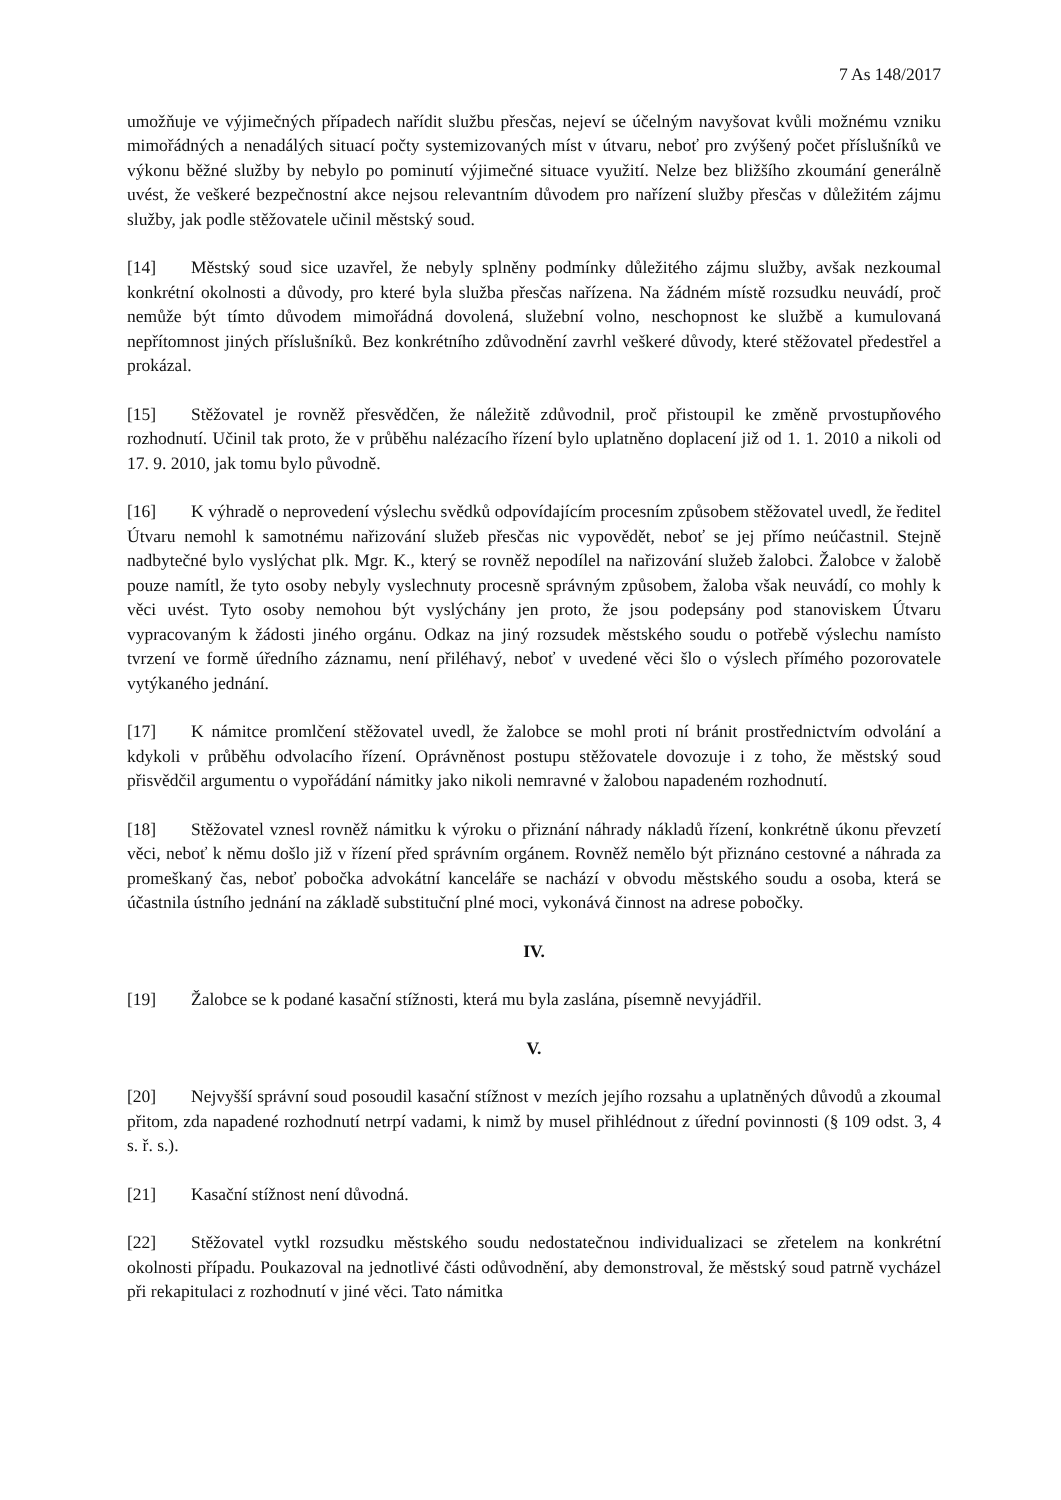7 As 148/2017
umožňuje ve výjimečných případech nařídit službu přesčas, nejeví se účelným navyšovat kvůli možnému vzniku mimořádných a nenadálých situací počty systemizovaných míst v útvaru, neboť pro zvýšený počet příslušníků ve výkonu běžné služby by nebylo po pominutí výjimečné situace využití. Nelze bez bližšího zkoumání generálně uvést, že veškeré bezpečnostní akce nejsou relevantním důvodem pro nařízení služby přesčas v důležitém zájmu služby, jak podle stěžovatele učinil městský soud.
[14] Městský soud sice uzavřel, že nebyly splněny podmínky důležitého zájmu služby, avšak nezkoumal konkrétní okolnosti a důvody, pro které byla služba přesčas nařízena. Na žádném místě rozsudku neuvádí, proč nemůže být tímto důvodem mimořádná dovolená, služební volno, neschopnost ke službě a kumulovaná nepřítomnost jiných příslušníků. Bez konkrétního zdůvodnění zavrhl veškeré důvody, které stěžovatel předestřel a prokázal.
[15] Stěžovatel je rovněž přesvědčen, že náležitě zdůvodnil, proč přistoupil ke změně prvostupňového rozhodnutí. Učinil tak proto, že v průběhu nalézacího řízení bylo uplatněno doplacení již od 1. 1. 2010 a nikoli od 17. 9. 2010, jak tomu bylo původně.
[16] K výhradě o neprovedení výslechu svědků odpovídajícím procesním způsobem stěžovatel uvedl, že ředitel Útvaru nemohl k samotnému nařizování služeb přesčas nic vypovědět, neboť se jej přímo neúčastnil. Stejně nadbytečné bylo vyslýchat plk. Mgr. K., který se rovněž nepodílel na nařizování služeb žalobci. Žalobce v žalobě pouze namítl, že tyto osoby nebyly vyslechnuty procesně správným způsobem, žaloba však neuvádí, co mohly k věci uvést. Tyto osoby nemohou být vyslýchány jen proto, že jsou podepsány pod stanoviskem Útvaru vypracovaným k žádosti jiného orgánu. Odkaz na jiný rozsudek městského soudu o potřebě výslechu namísto tvrzení ve formě úředního záznamu, není přiléhavý, neboť v uvedené věci šlo o výslech přímého pozorovatele vytýkaného jednání.
[17] K námitce promlčení stěžovatel uvedl, že žalobce se mohl proti ní bránit prostřednictvím odvolání a kdykoli v průběhu odvolacího řízení. Oprávněnost postupu stěžovatele dovozuje i z toho, že městský soud přisvědčil argumentu o vypořádání námitky jako nikoli nemravné v žalobou napadeném rozhodnutí.
[18] Stěžovatel vznesl rovněž námitku k výroku o přiznání náhrady nákladů řízení, konkrétně úkonu převzetí věci, neboť k němu došlo již v řízení před správním orgánem. Rovněž nemělo být přiznáno cestovné a náhrada za promeškaný čas, neboť pobočka advokátní kanceláře se nachází v obvodu městského soudu a osoba, která se účastnila ústního jednání na základě substituční plné moci, vykonává činnost na adrese pobočky.
IV.
[19] Žalobce se k podané kasační stížnosti, která mu byla zaslána, písemně nevyjádřil.
V.
[20] Nejvyšší správní soud posoudil kasační stížnost v mezích jejího rozsahu a uplatněných důvodů a zkoumal přitom, zda napadené rozhodnutí netrpí vadami, k nimž by musel přihlédnout z úřední povinnosti (§ 109 odst. 3, 4 s. ř. s.).
[21] Kasační stížnost není důvodná.
[22] Stěžovatel vytkl rozsudku městského soudu nedostatečnou individualizaci se zřetelem na konkrétní okolnosti případu. Poukazoval na jednotlivé části odůvodnění, aby demonstroval, že městský soud patrně vycházel při rekapitulaci z rozhodnutí v jiné věci. Tato námitka